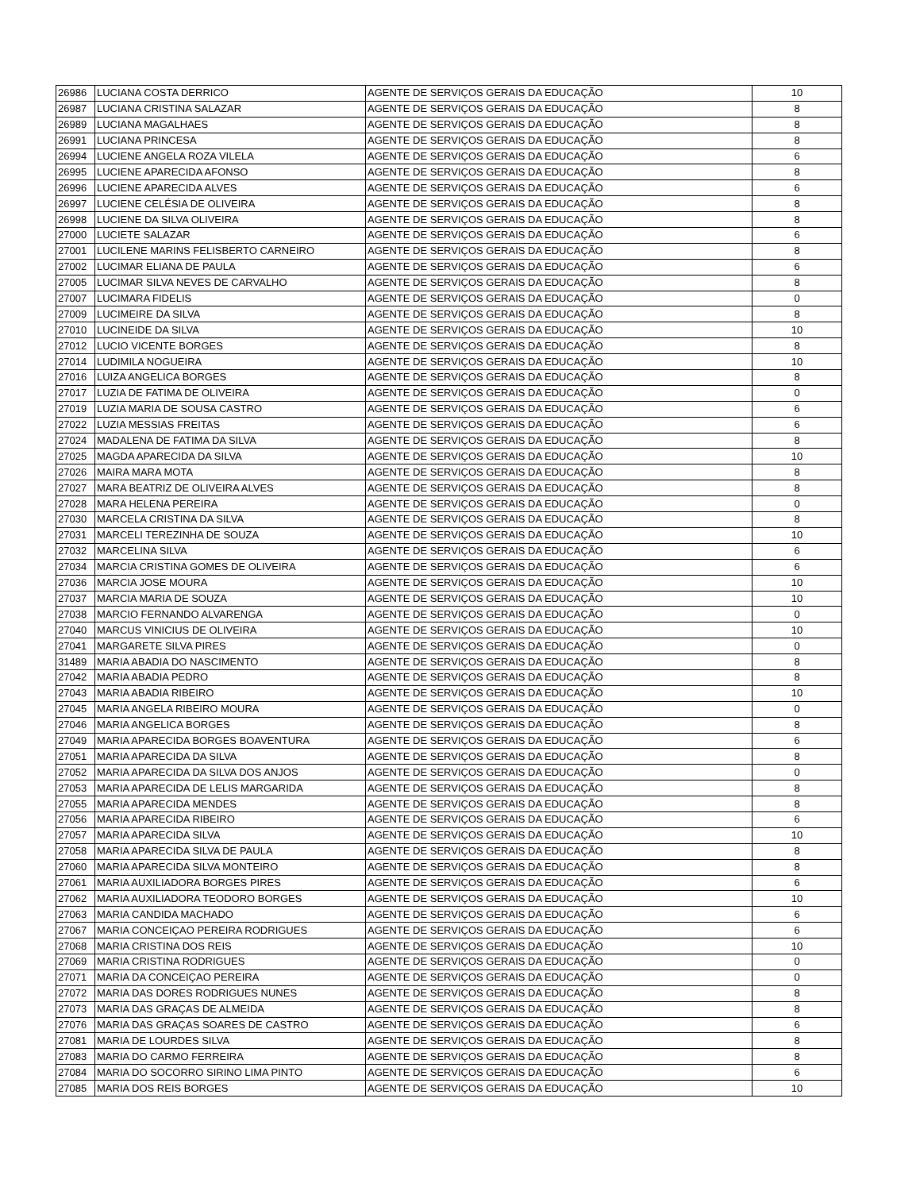| 26986 | LUCIANA COSTA DERRICO | AGENTE DE SERVIÇOS GERAIS DA EDUCAÇÃO | 10 |
| 26987 | LUCIANA CRISTINA SALAZAR | AGENTE DE SERVIÇOS GERAIS DA EDUCAÇÃO | 8 |
| 26989 | LUCIANA MAGALHAES | AGENTE DE SERVIÇOS GERAIS DA EDUCAÇÃO | 8 |
| 26991 | LUCIANA PRINCESA | AGENTE DE SERVIÇOS GERAIS DA EDUCAÇÃO | 8 |
| 26994 | LUCIENE ANGELA ROZA VILELA | AGENTE DE SERVIÇOS GERAIS DA EDUCAÇÃO | 6 |
| 26995 | LUCIENE APARECIDA AFONSO | AGENTE DE SERVIÇOS GERAIS DA EDUCAÇÃO | 8 |
| 26996 | LUCIENE APARECIDA ALVES | AGENTE DE SERVIÇOS GERAIS DA EDUCAÇÃO | 6 |
| 26997 | LUCIENE CELÉSIA DE OLIVEIRA | AGENTE DE SERVIÇOS GERAIS DA EDUCAÇÃO | 8 |
| 26998 | LUCIENE DA SILVA OLIVEIRA | AGENTE DE SERVIÇOS GERAIS DA EDUCAÇÃO | 8 |
| 27000 | LUCIETE SALAZAR | AGENTE DE SERVIÇOS GERAIS DA EDUCAÇÃO | 6 |
| 27001 | LUCILENE MARINS FELISBERTO CARNEIRO | AGENTE DE SERVIÇOS GERAIS DA EDUCAÇÃO | 8 |
| 27002 | LUCIMAR ELIANA DE PAULA | AGENTE DE SERVIÇOS GERAIS DA EDUCAÇÃO | 6 |
| 27005 | LUCIMAR SILVA NEVES DE CARVALHO | AGENTE DE SERVIÇOS GERAIS DA EDUCAÇÃO | 8 |
| 27007 | LUCIMARA FIDELIS | AGENTE DE SERVIÇOS GERAIS DA EDUCAÇÃO | 0 |
| 27009 | LUCIMEIRE DA SILVA | AGENTE DE SERVIÇOS GERAIS DA EDUCAÇÃO | 8 |
| 27010 | LUCINEIDE DA SILVA | AGENTE DE SERVIÇOS GERAIS DA EDUCAÇÃO | 10 |
| 27012 | LUCIO VICENTE BORGES | AGENTE DE SERVIÇOS GERAIS DA EDUCAÇÃO | 8 |
| 27014 | LUDIMILA NOGUEIRA | AGENTE DE SERVIÇOS GERAIS DA EDUCAÇÃO | 10 |
| 27016 | LUIZA ANGELICA BORGES | AGENTE DE SERVIÇOS GERAIS DA EDUCAÇÃO | 8 |
| 27017 | LUZIA DE FATIMA DE OLIVEIRA | AGENTE DE SERVIÇOS GERAIS DA EDUCAÇÃO | 0 |
| 27019 | LUZIA MARIA DE SOUSA CASTRO | AGENTE DE SERVIÇOS GERAIS DA EDUCAÇÃO | 6 |
| 27022 | LUZIA MESSIAS FREITAS | AGENTE DE SERVIÇOS GERAIS DA EDUCAÇÃO | 6 |
| 27024 | MADALENA DE FATIMA DA SILVA | AGENTE DE SERVIÇOS GERAIS DA EDUCAÇÃO | 8 |
| 27025 | MAGDA APARECIDA DA SILVA | AGENTE DE SERVIÇOS GERAIS DA EDUCAÇÃO | 10 |
| 27026 | MAIRA MARA MOTA | AGENTE DE SERVIÇOS GERAIS DA EDUCAÇÃO | 8 |
| 27027 | MARA BEATRIZ DE OLIVEIRA ALVES | AGENTE DE SERVIÇOS GERAIS DA EDUCAÇÃO | 8 |
| 27028 | MARA HELENA PEREIRA | AGENTE DE SERVIÇOS GERAIS DA EDUCAÇÃO | 0 |
| 27030 | MARCELA CRISTINA DA SILVA | AGENTE DE SERVIÇOS GERAIS DA EDUCAÇÃO | 8 |
| 27031 | MARCELI TEREZINHA DE SOUZA | AGENTE DE SERVIÇOS GERAIS DA EDUCAÇÃO | 10 |
| 27032 | MARCELINA SILVA | AGENTE DE SERVIÇOS GERAIS DA EDUCAÇÃO | 6 |
| 27034 | MARCIA CRISTINA GOMES DE OLIVEIRA | AGENTE DE SERVIÇOS GERAIS DA EDUCAÇÃO | 6 |
| 27036 | MARCIA JOSE MOURA | AGENTE DE SERVIÇOS GERAIS DA EDUCAÇÃO | 10 |
| 27037 | MARCIA MARIA DE SOUZA | AGENTE DE SERVIÇOS GERAIS DA EDUCAÇÃO | 10 |
| 27038 | MARCIO FERNANDO ALVARENGA | AGENTE DE SERVIÇOS GERAIS DA EDUCAÇÃO | 0 |
| 27040 | MARCUS VINICIUS DE OLIVEIRA | AGENTE DE SERVIÇOS GERAIS DA EDUCAÇÃO | 10 |
| 27041 | MARGARETE SILVA PIRES | AGENTE DE SERVIÇOS GERAIS DA EDUCAÇÃO | 0 |
| 31489 | MARIA ABADIA DO NASCIMENTO | AGENTE DE SERVIÇOS GERAIS DA EDUCAÇÃO | 8 |
| 27042 | MARIA ABADIA PEDRO | AGENTE DE SERVIÇOS GERAIS DA EDUCAÇÃO | 8 |
| 27043 | MARIA ABADIA RIBEIRO | AGENTE DE SERVIÇOS GERAIS DA EDUCAÇÃO | 10 |
| 27045 | MARIA ANGELA RIBEIRO MOURA | AGENTE DE SERVIÇOS GERAIS DA EDUCAÇÃO | 0 |
| 27046 | MARIA ANGELICA BORGES | AGENTE DE SERVIÇOS GERAIS DA EDUCAÇÃO | 8 |
| 27049 | MARIA APARECIDA BORGES BOAVENTURA | AGENTE DE SERVIÇOS GERAIS DA EDUCAÇÃO | 6 |
| 27051 | MARIA APARECIDA DA SILVA | AGENTE DE SERVIÇOS GERAIS DA EDUCAÇÃO | 8 |
| 27052 | MARIA APARECIDA DA SILVA DOS ANJOS | AGENTE DE SERVIÇOS GERAIS DA EDUCAÇÃO | 0 |
| 27053 | MARIA APARECIDA DE LELIS MARGARIDA | AGENTE DE SERVIÇOS GERAIS DA EDUCAÇÃO | 8 |
| 27055 | MARIA APARECIDA MENDES | AGENTE DE SERVIÇOS GERAIS DA EDUCAÇÃO | 8 |
| 27056 | MARIA APARECIDA RIBEIRO | AGENTE DE SERVIÇOS GERAIS DA EDUCAÇÃO | 6 |
| 27057 | MARIA APARECIDA SILVA | AGENTE DE SERVIÇOS GERAIS DA EDUCAÇÃO | 10 |
| 27058 | MARIA APARECIDA SILVA DE PAULA | AGENTE DE SERVIÇOS GERAIS DA EDUCAÇÃO | 8 |
| 27060 | MARIA APARECIDA SILVA MONTEIRO | AGENTE DE SERVIÇOS GERAIS DA EDUCAÇÃO | 8 |
| 27061 | MARIA AUXILIADORA BORGES PIRES | AGENTE DE SERVIÇOS GERAIS DA EDUCAÇÃO | 6 |
| 27062 | MARIA AUXILIADORA TEODORO BORGES | AGENTE DE SERVIÇOS GERAIS DA EDUCAÇÃO | 10 |
| 27063 | MARIA CANDIDA MACHADO | AGENTE DE SERVIÇOS GERAIS DA EDUCAÇÃO | 6 |
| 27067 | MARIA CONCEIÇAO PEREIRA RODRIGUES | AGENTE DE SERVIÇOS GERAIS DA EDUCAÇÃO | 6 |
| 27068 | MARIA CRISTINA DOS REIS | AGENTE DE SERVIÇOS GERAIS DA EDUCAÇÃO | 10 |
| 27069 | MARIA CRISTINA RODRIGUES | AGENTE DE SERVIÇOS GERAIS DA EDUCAÇÃO | 0 |
| 27071 | MARIA DA CONCEIÇAO PEREIRA | AGENTE DE SERVIÇOS GERAIS DA EDUCAÇÃO | 0 |
| 27072 | MARIA DAS DORES RODRIGUES NUNES | AGENTE DE SERVIÇOS GERAIS DA EDUCAÇÃO | 8 |
| 27073 | MARIA DAS GRAÇAS DE ALMEIDA | AGENTE DE SERVIÇOS GERAIS DA EDUCAÇÃO | 8 |
| 27076 | MARIA DAS GRAÇAS SOARES DE CASTRO | AGENTE DE SERVIÇOS GERAIS DA EDUCAÇÃO | 6 |
| 27081 | MARIA DE LOURDES SILVA | AGENTE DE SERVIÇOS GERAIS DA EDUCAÇÃO | 8 |
| 27083 | MARIA DO CARMO FERREIRA | AGENTE DE SERVIÇOS GERAIS DA EDUCAÇÃO | 8 |
| 27084 | MARIA DO SOCORRO SIRINO LIMA PINTO | AGENTE DE SERVIÇOS GERAIS DA EDUCAÇÃO | 6 |
| 27085 | MARIA DOS REIS BORGES | AGENTE DE SERVIÇOS GERAIS DA EDUCAÇÃO | 10 |